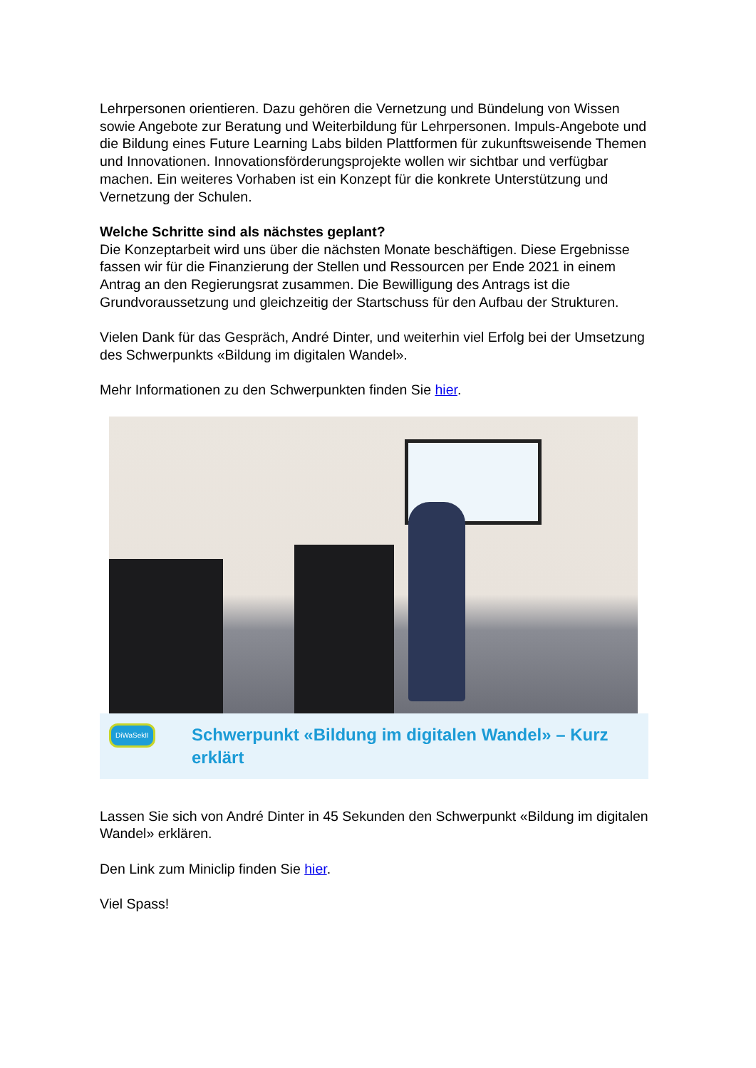Lehrpersonen orientieren. Dazu gehören die Vernetzung und Bündelung von Wissen sowie Angebote zur Beratung und Weiterbildung für Lehrpersonen. Impuls-Angebote und die Bildung eines Future Learning Labs bilden Plattformen für zukunftsweisende Themen und Innovationen. Innovationsförderungsprojekte wollen wir sichtbar und verfügbar machen. Ein weiteres Vorhaben ist ein Konzept für die konkrete Unterstützung und Vernetzung der Schulen.
Welche Schritte sind als nächstes geplant?
Die Konzeptarbeit wird uns über die nächsten Monate beschäftigen. Diese Ergebnisse fassen wir für die Finanzierung der Stellen und Ressourcen per Ende 2021 in einem Antrag an den Regierungsrat zusammen. Die Bewilligung des Antrags ist die Grundvoraussetzung und gleichzeitig der Startschuss für den Aufbau der Strukturen.
Vielen Dank für das Gespräch, André Dinter, und weiterhin viel Erfolg bei der Umsetzung des Schwerpunkts «Bildung im digitalen Wandel».
Mehr Informationen zu den Schwerpunkten finden Sie hier.
DiWaSekII
Schwerpunkt «Bildung im digitalen Wandel» – Kurz erklärt
Lassen Sie sich von André Dinter in 45 Sekunden den Schwerpunkt «Bildung im digitalen Wandel» erklären.
Den Link zum Miniclip finden Sie hier.
Viel Spass!